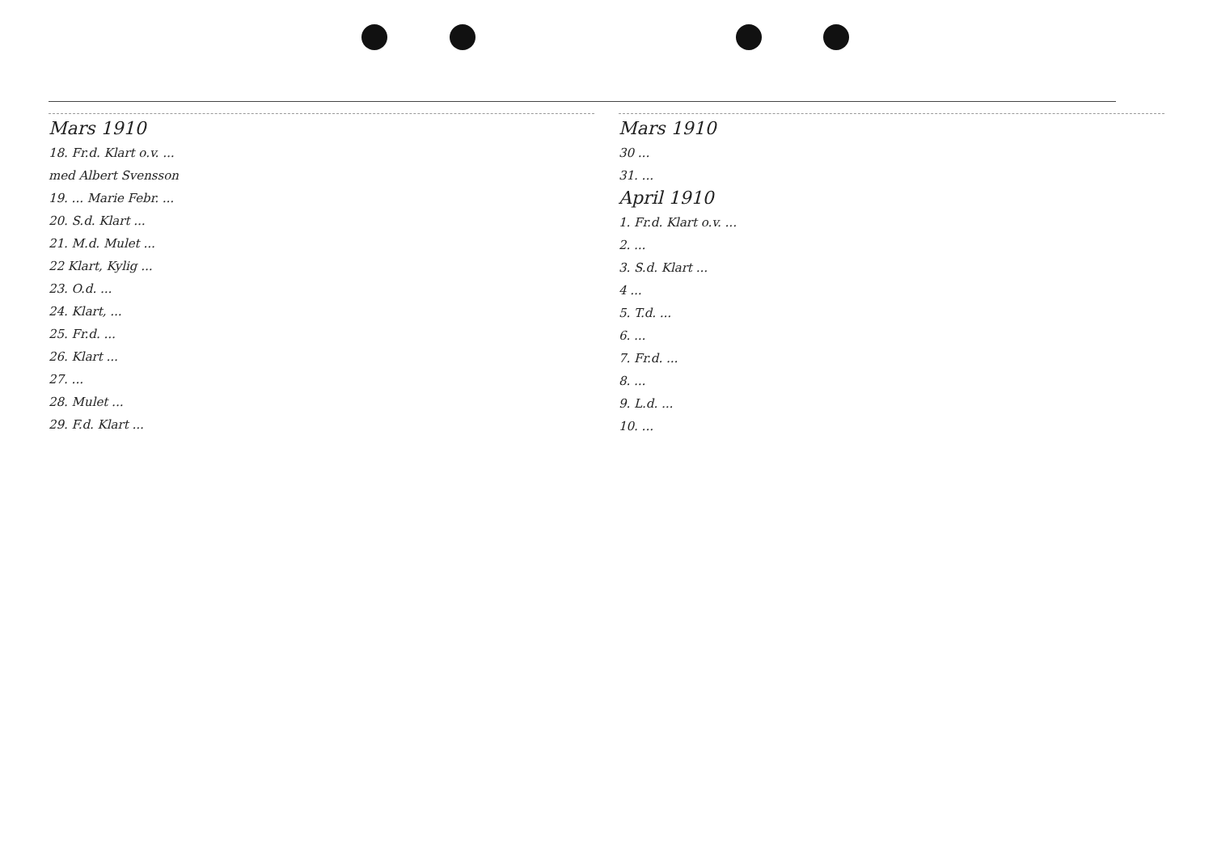Mars 1910
18. Fr.d. Klart o.v. ...
med Albert Svensson
19. ... Marie Febr. ...
20. S.d. Klart ...
21. M.d. Mulet ...
22 Klart, Kylig ...
23. O.d. ...
24. Klart, ...
25. Fr.d. ...
26. Klart ...
27. ...
28. Mulet ...
29. F.d. Klart ...
Mars 1910
30 ...
31. ...
April 1910
1. Fr.d. Klart o.v. ...
2. ...
3. S.d. Klart ...
4 ...
5. T.d. ...
6. ...
7. Fr.d. ...
8. ...
9. L.d. ...
10. ...